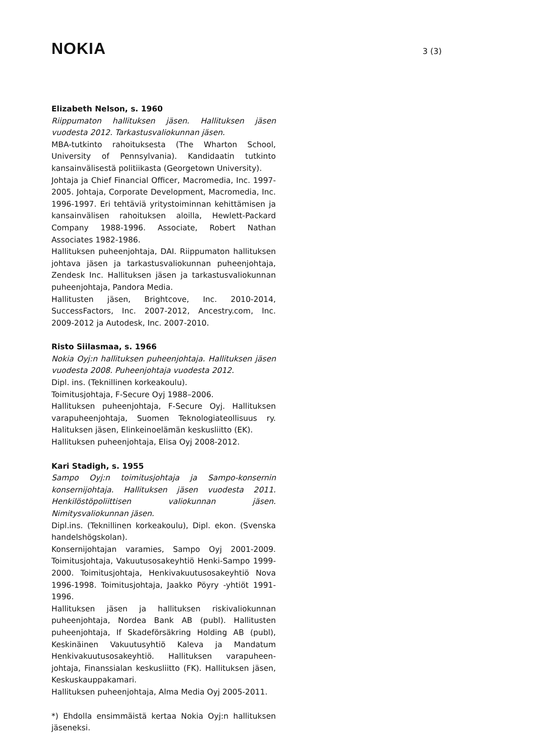NOKIA
3 (3)
Elizabeth Nelson, s. 1960
Riippumaton hallituksen jäsen. Hallituksen jäsen vuodesta 2012. Tarkastusvaliokunnan jäsen.
MBA-tutkinto rahoituksesta (The Wharton School, University of Pennsylvania). Kandidaatin tutkinto kansainvälisestä politiikasta (Georgetown University).
Johtaja ja Chief Financial Officer, Macromedia, Inc. 1997-2005. Johtaja, Corporate Development, Macromedia, Inc. 1996-1997. Eri tehtäviä yritystoiminnan kehittämisen ja kansainvälisen rahoituksen aloilla, Hewlett-Packard Company 1988-1996. Associate, Robert Nathan Associates 1982-1986.
Hallituksen puheenjohtaja, DAI. Riippumaton hallituksen johtava jäsen ja tarkastusvaliokunnan puheenjohtaja, Zendesk Inc. Hallituksen jäsen ja tarkastusvaliokunnan puheenjohtaja, Pandora Media.
Hallitusten jäsen, Brightcove, Inc. 2010-2014, SuccessFactors, Inc. 2007-2012, Ancestry.com, Inc. 2009-2012 ja Autodesk, Inc. 2007-2010.
Risto Siilasmaa, s. 1966
Nokia Oyj:n hallituksen puheenjohtaja. Hallituksen jäsen vuodesta 2008. Puheenjohtaja vuodesta 2012.
Dipl. ins. (Teknillinen korkeakoulu).
Toimitusjohtaja, F-Secure Oyj 1988–2006.
Hallituksen puheenjohtaja, F-Secure Oyj. Hallituksen varapuheenjohtaja, Suomen Teknologiateollisuus ry. Halituksen jäsen, Elinkeinoelämän keskusliitto (EK).
Hallituksen puheenjohtaja, Elisa Oyj 2008-2012.
Kari Stadigh, s. 1955
Sampo Oyj:n toimitusjohtaja ja Sampo-konsernin konsernijohtaja. Hallituksen jäsen vuodesta 2011. Henkilöstöpoliittisen valiokunnan jäsen. Nimitysvaliokunnan jäsen.
Dipl.ins. (Teknillinen korkeakoulu), Dipl. ekon. (Svenska handelshögskolan).
Konsernijohtajan varamies, Sampo Oyj 2001-2009. Toimitusjohtaja, Vakuutusosakeyhtiö Henki-Sampo 1999-2000. Toimitusjohtaja, Henkivakuutusosakeyhtiö Nova 1996-1998. Toimitusjohtaja, Jaakko Pöyry -yhtiöt 1991-1996.
Hallituksen jäsen ja hallituksen riskivaliokunnan puheenjohtaja, Nordea Bank AB (publ). Hallitusten puheenjohtaja, If Skadeförsäkring Holding AB (publ), Keskinäinen Vakuutusyhtiö Kaleva ja Mandatum Henkivakuutusosakeyhtiö. Hallituksen varapuheen-johtaja, Finanssialan keskusliitto (FK). Hallituksen jäsen, Keskuskauppakamari.
Hallituksen puheenjohtaja, Alma Media Oyj 2005-2011.
*) Ehdolla ensimmäistä kertaa Nokia Oyj:n hallituksen jäseneksi.